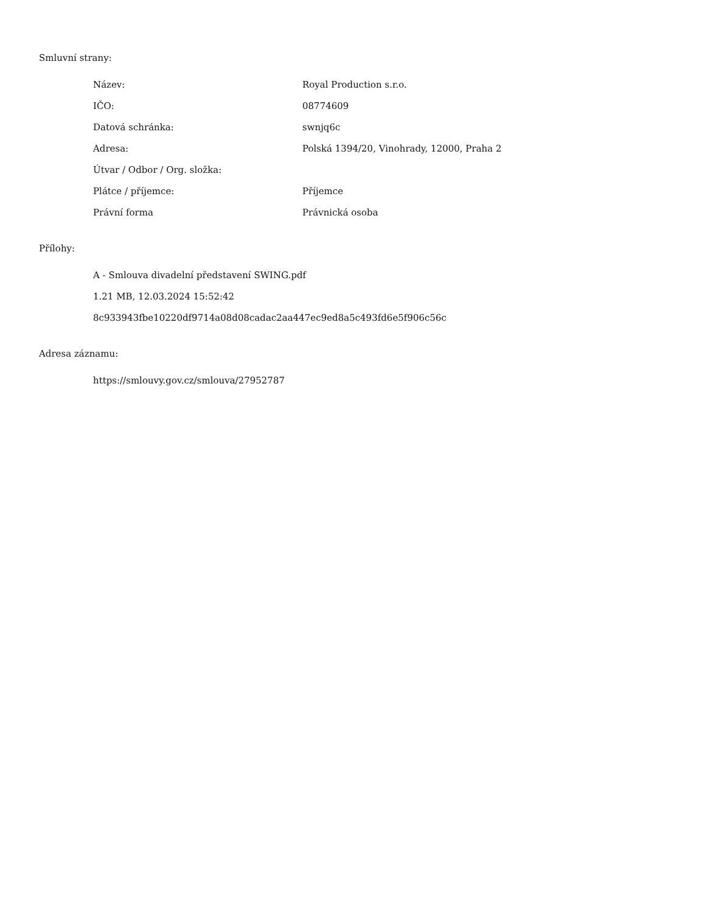Smluvní strany:
| Název: | Royal Production s.r.o. |
| IČO: | 08774609 |
| Datová schránka: | swnjq6c |
| Adresa: | Polská 1394/20, Vinohrady, 12000, Praha 2 |
| Útvar / Odbor / Org. složka: | |
| Plátce / příjemce: | Příjemce |
| Právní forma | Právnická osoba |
Přílohy:
A - Smlouva divadelní představení SWING.pdf
1.21 MB, 12.03.2024 15:52:42
8c933943fbe10220df9714a08d08cadac2aa447ec9ed8a5c493fd6e5f906c56c
Adresa záznamu:
https://smlouvy.gov.cz/smlouva/27952787